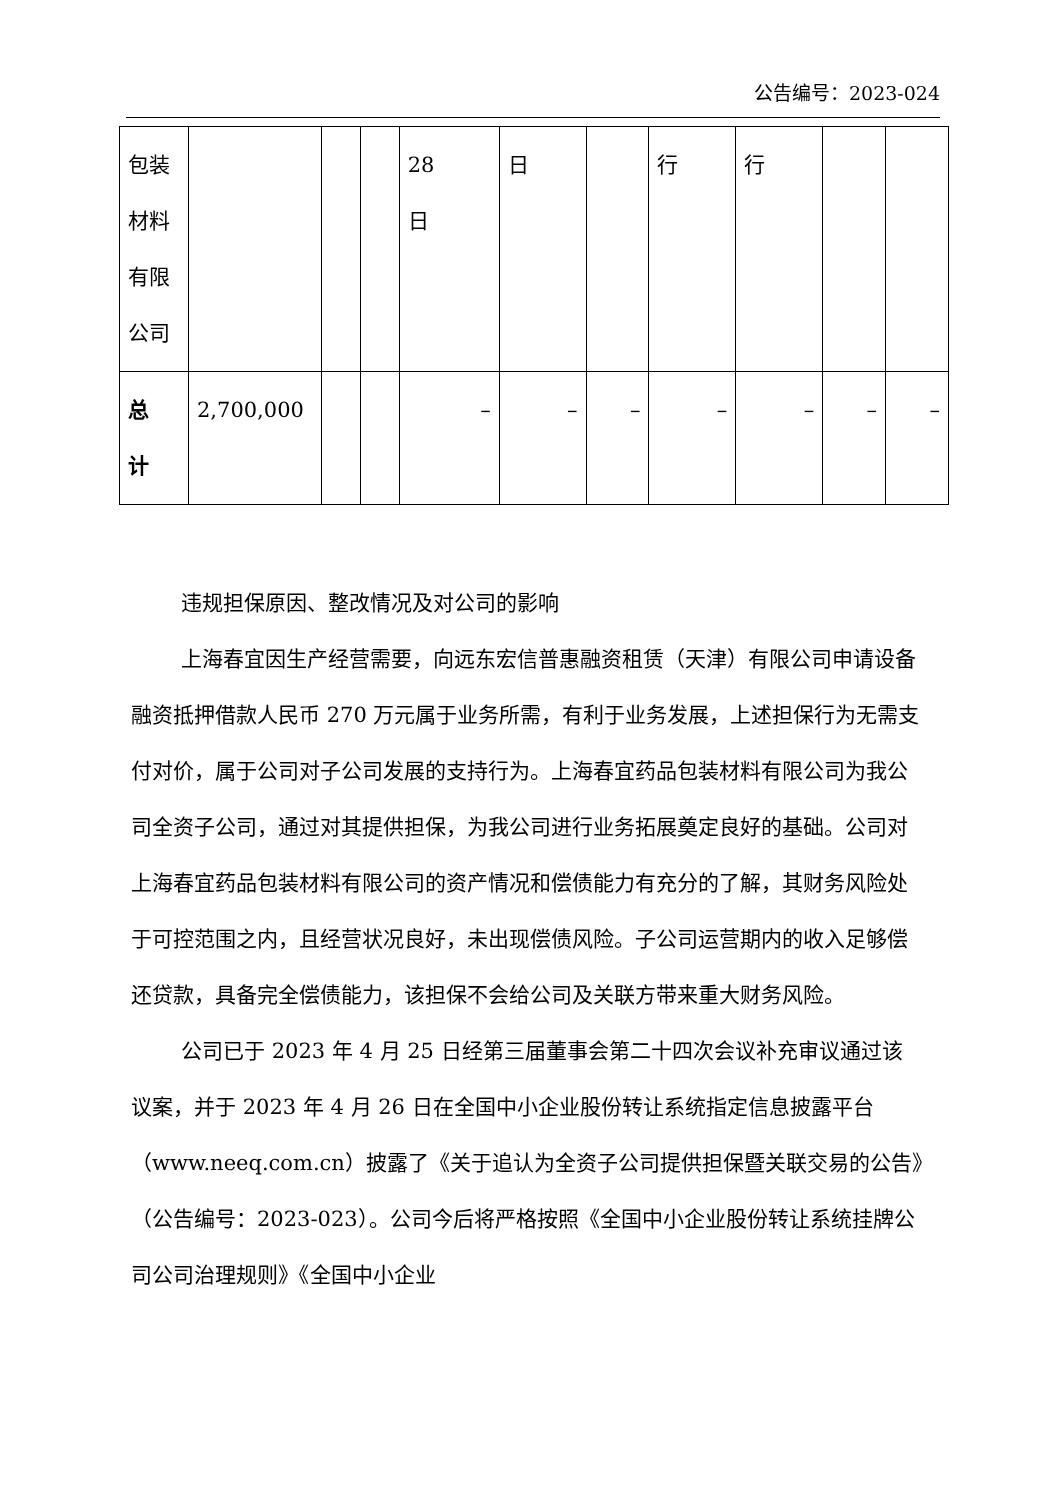公告编号：2023-024
| 包装 材料 有限 公司 | | | | 28 日 | 日 | | 行 | 行 | | |
| 总 计 | 2,700,000 | | | – | – | – | – | – | – | – |
违规担保原因、整改情况及对公司的影响
上海春宜因生产经营需要，向远东宏信普惠融资租赁（天津）有限公司申请设备融资抵押借款人民币 270 万元属于业务所需，有利于业务发展，上述担保行为无需支付对价，属于公司对子公司发展的支持行为。上海春宜药品包装材料有限公司为我公司全资子公司，通过对其提供担保，为我公司进行业务拓展奠定良好的基础。公司对上海春宜药品包装材料有限公司的资产情况和偿债能力有充分的了解，其财务风险处于可控范围之内，且经营状况良好，未出现偿债风险。子公司运营期内的收入足够偿还贷款，具备完全偿债能力，该担保不会给公司及关联方带来重大财务风险。
公司已于 2023 年 4 月 25 日经第三届董事会第二十四次会议补充审议通过该议案，并于 2023 年 4 月 26 日在全国中小企业股份转让系统指定信息披露平台（www.neeq.com.cn）披露了《关于追认为全资子公司提供担保暨关联交易的公告》（公告编号：2023-023）。公司今后将严格按照《全国中小企业股份转让系统挂牌公司公司治理规则》《全国中小企业